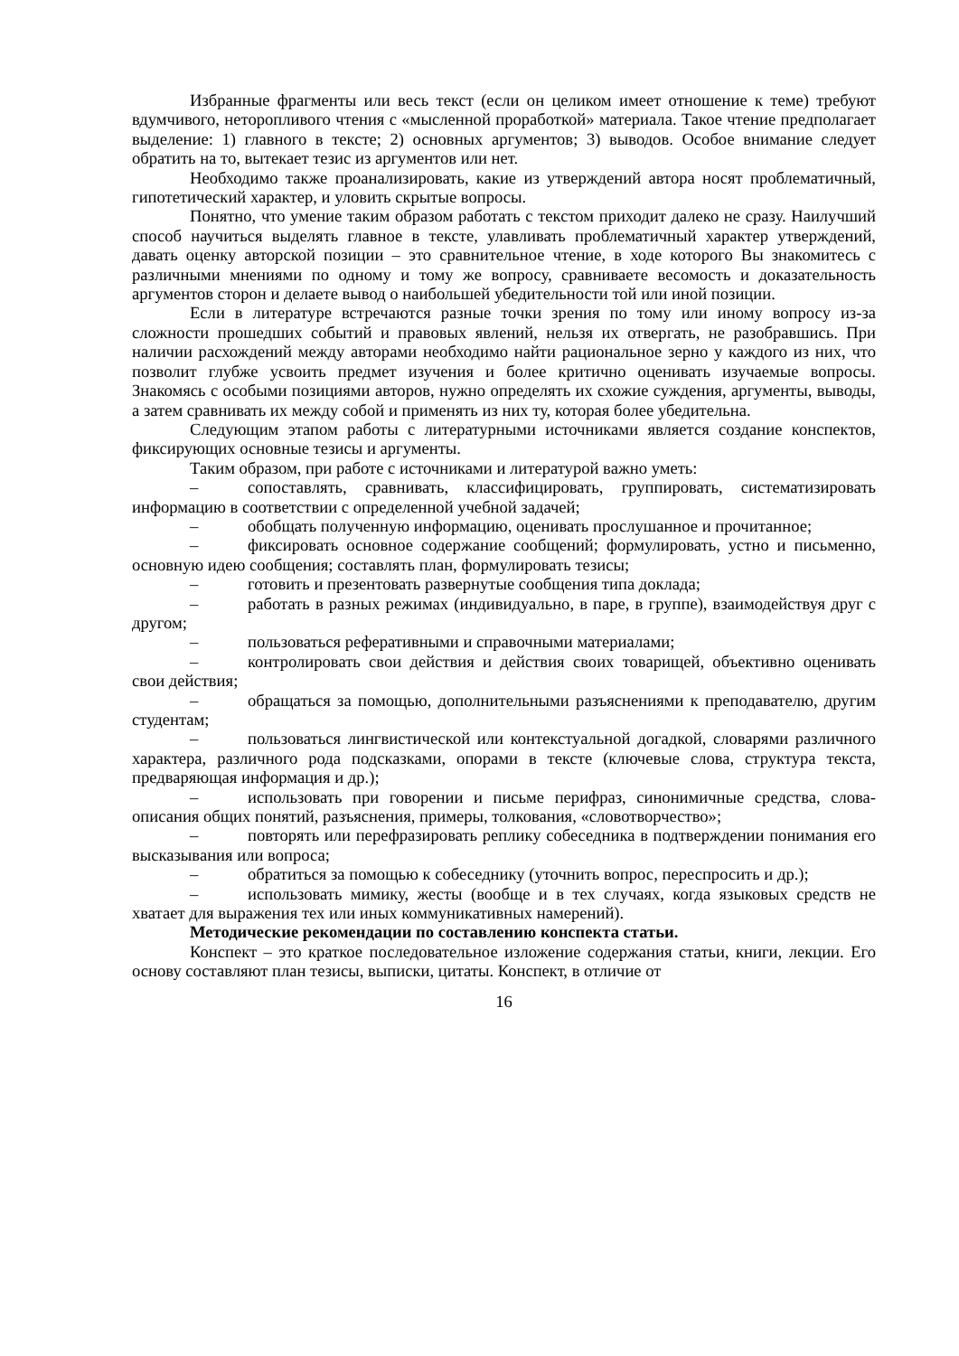Избранные фрагменты или весь текст (если он целиком имеет отношение к теме) требуют вдумчивого, неторопливого чтения с «мысленной проработкой» материала. Такое чтение предполагает выделение: 1) главного в тексте; 2) основных аргументов; 3) выводов. Особое внимание следует обратить на то, вытекает тезис из аргументов или нет.
Необходимо также проанализировать, какие из утверждений автора носят проблематичный, гипотетический характер, и уловить скрытые вопросы.
Понятно, что умение таким образом работать с текстом приходит далеко не сразу. Наилучший способ научиться выделять главное в тексте, улавливать проблематичный характер утверждений, давать оценку авторской позиции – это сравнительное чтение, в ходе которого Вы знакомитесь с различными мнениями по одному и тому же вопросу, сравниваете весомость и доказательность аргументов сторон и делаете вывод о наибольшей убедительности той или иной позиции.
Если в литературе встречаются разные точки зрения по тому или иному вопросу из-за сложности прошедших событий и правовых явлений, нельзя их отвергать, не разобравшись. При наличии расхождений между авторами необходимо найти рациональное зерно у каждого из них, что позволит глубже усвоить предмет изучения и более критично оценивать изучаемые вопросы. Знакомясь с особыми позициями авторов, нужно определять их схожие суждения, аргументы, выводы, а затем сравнивать их между собой и применять из них ту, которая более убедительна.
Следующим этапом работы с литературными источниками является создание конспектов, фиксирующих основные тезисы и аргументы.
Таким образом, при работе с источниками и литературой важно уметь:
– сопоставлять, сравнивать, классифицировать, группировать, систематизировать информацию в соответствии с определенной учебной задачей;
– обобщать полученную информацию, оценивать прослушанное и прочитанное;
– фиксировать основное содержание сообщений; формулировать, устно и письменно, основную идею сообщения; составлять план, формулировать тезисы;
– готовить и презентовать развернутые сообщения типа доклада;
– работать в разных режимах (индивидуально, в паре, в группе), взаимодействуя друг с другом;
– пользоваться реферативными и справочными материалами;
– контролировать свои действия и действия своих товарищей, объективно оценивать свои действия;
– обращаться за помощью, дополнительными разъяснениями к преподавателю, другим студентам;
– пользоваться лингвистической или контекстуальной догадкой, словарями различного характера, различного рода подсказками, опорами в тексте (ключевые слова, структура текста, предваряющая информация и др.);
– использовать при говорении и письме перифраз, синонимичные средства, слова-описания общих понятий, разъяснения, примеры, толкования, «словотворчество»;
– повторять или перефразировать реплику собеседника в подтверждении понимания его высказывания или вопроса;
– обратиться за помощью к собеседнику (уточнить вопрос, переспросить и др.);
– использовать мимику, жесты (вообще и в тех случаях, когда языковых средств не хватает для выражения тех или иных коммуникативных намерений).
Методические рекомендации по составлению конспекта статьи.
Конспект – это краткое последовательное изложение содержания статьи, книги, лекции. Его основу составляют план тезисы, выписки, цитаты. Конспект, в отличие от
16